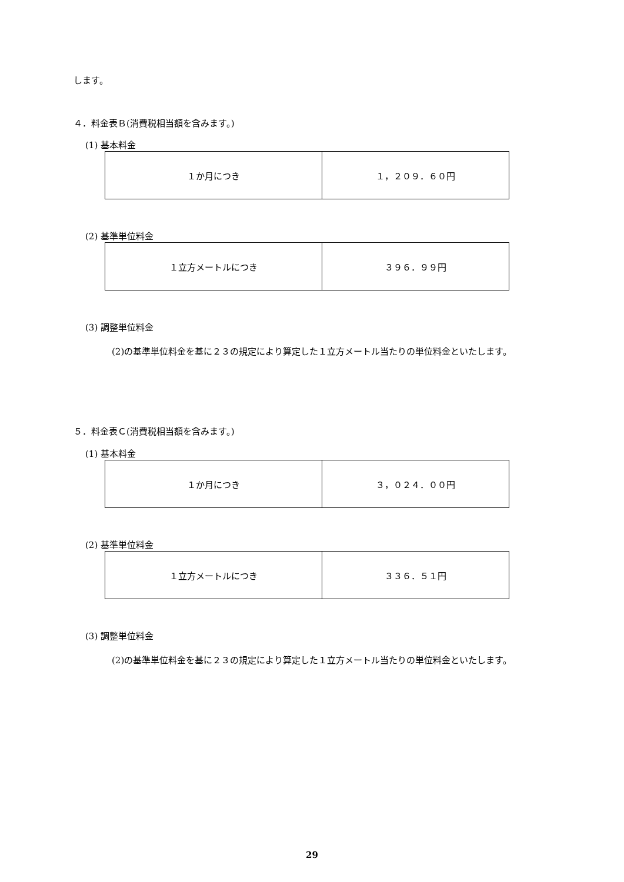します。
４．料金表Ｂ(消費税相当額を含みます。)
(1) 基本料金
| １か月につき | １，２０９．６０円 |
(2) 基準単位料金
| １立方メートルにつき | ３９６．９９円 |
(3) 調整単位料金
(2)の基準単位料金を基に２３の規定により算定した１立方メートル当たりの単位料金といたします。
５．料金表Ｃ(消費税相当額を含みます。)
(1) 基本料金
| １か月につき | ３，０２４．００円 |
(2) 基準単位料金
| １立方メートルにつき | ３３６．５１円 |
(3) 調整単位料金
(2)の基準単位料金を基に２３の規定により算定した１立方メートル当たりの単位料金といたします。
29